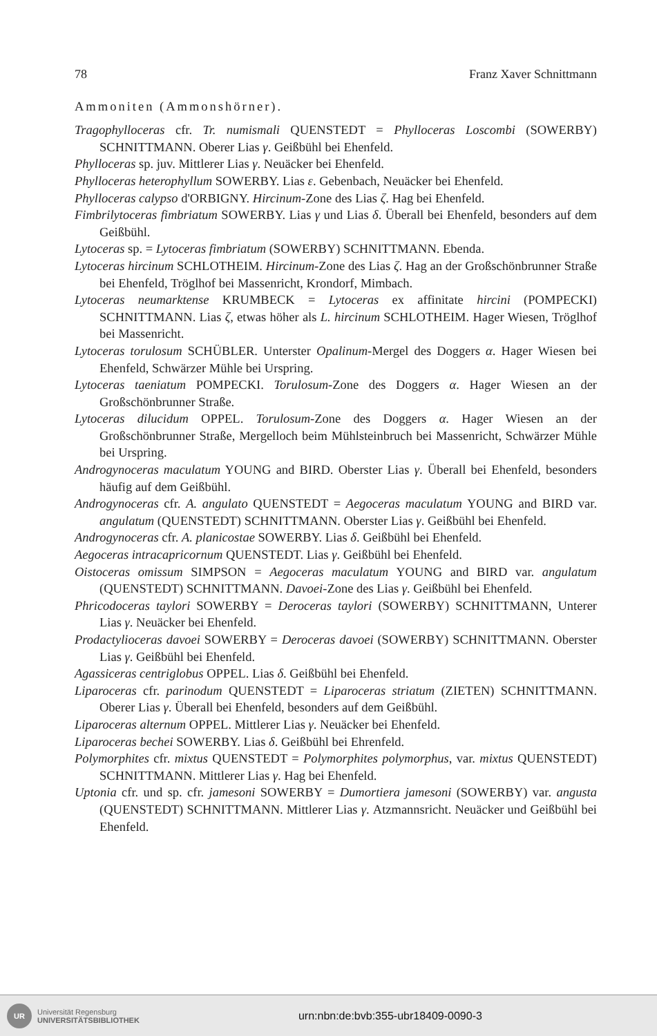78 Franz Xaver Schnittmann
Ammoniten (Ammonshörner).
Tragophylloceras cfr. Tr. numismali QUENSTEDT = Phylloceras Loscombi (SOWERBY) SCHNITTMANN. Oberer Lias γ. Geißbühl bei Ehenfeld.
Phylloceras sp. juv. Mittlerer Lias γ. Neuäcker bei Ehenfeld.
Phylloceras heterophyllum SOWERBY. Lias ε. Gebenbach, Neuäcker bei Ehenfeld.
Phylloceras calypso d'ORBIGNY. Hircinum-Zone des Lias ζ. Hag bei Ehenfeld.
Fimbrilytoceras fimbriatum SOWERBY. Lias γ und Lias δ. Überall bei Ehenfeld, besonders auf dem Geißbühl.
Lytoceras sp. = Lytoceras fimbriatum (SOWERBY) SCHNITTMANN. Ebenda.
Lytoceras hircinum SCHLOTHEIM. Hircinum-Zone des Lias ζ. Hag an der Großschönbrunner Straße bei Ehenfeld, Tröglhof bei Massenricht, Krondorf, Mimbach.
Lytoceras neumarktense KRUMBECK = Lytoceras ex affinitate hircini (POMPECKI) SCHNITTMANN. Lias ζ, etwas höher als L. hircinum SCHLOTHEIM. Hager Wiesen, Tröglhof bei Massenricht.
Lytoceras torulosum SCHÜBLER. Unterster Opalinum-Mergel des Doggers α. Hager Wiesen bei Ehenfeld, Schwärzer Mühle bei Urspring.
Lytoceras taeniatum POMPECKI. Torulosum-Zone des Doggers α. Hager Wiesen an der Großschönbrunner Straße.
Lytoceras dilucidum OPPEL. Torulosum-Zone des Doggers α. Hager Wiesen an der Großschönbrunner Straße, Mergelloch beim Mühlsteinbruch bei Massenricht, Schwärzer Mühle bei Urspring.
Androgynoceras maculatum YOUNG and BIRD. Oberster Lias γ. Überall bei Ehenfeld, besonders häufig auf dem Geißbühl.
Androgynoceras cfr. A. angulato QUENSTEDT = Aegoceras maculatum YOUNG and BIRD var. angulatum (QUENSTEDT) SCHNITTMANN. Oberster Lias γ. Geißbühl bei Ehenfeld.
Androgynoceras cfr. A. planicostae SOWERBY. Lias δ. Geißbühl bei Ehenfeld.
Aegoceras intracapricornum QUENSTEDT. Lias γ. Geißbühl bei Ehenfeld.
Oistoceras omissum SIMPSON = Aegoceras maculatum YOUNG and BIRD var. angulatum (QUENSTEDT) SCHNITTMANN. Davoei-Zone des Lias γ. Geißbühl bei Ehenfeld.
Phricodoceras taylori SOWERBY = Deroceras taylori (SOWERBY) SCHNITTMANN, Unterer Lias γ. Neuäcker bei Ehenfeld.
Prodactylioceras davoei SOWERBY = Deroceras davoei (SOWERBY) SCHNITTMANN. Oberster Lias γ. Geißbühl bei Ehenfeld.
Agassiceras centriglobus OPPEL. Lias δ. Geißbühl bei Ehenfeld.
Liparoceras cfr. parinodum QUENSTEDT = Liparoceras striatum (ZIETEN) SCHNITTMANN. Oberer Lias γ. Überall bei Ehenfeld, besonders auf dem Geißbühl.
Liparoceras alternum OPPEL. Mittlerer Lias γ. Neuäcker bei Ehenfeld.
Liparoceras bechei SOWERBY. Lias δ. Geißbühl bei Ehrenfeld.
Polymorphites cfr. mixtus QUENSTEDT = Polymorphites polymorphus, var. mixtus QUENSTEDT) SCHNITTMANN. Mittlerer Lias γ. Hag bei Ehenfeld.
Uptonia cfr. und sp. cfr. jamesoni SOWERBY = Dumortiera jamesoni (SOWERBY) var. angusta (QUENSTEDT) SCHNITTMANN. Mittlerer Lias γ. Atzmannsricht. Neuäcker und Geißbühl bei Ehenfeld.
UR
Universität Regensburg
UNIVERSITÄTSBIBLIOTHEK
urn:nbn:de:bvb:355-ubr18409-0090-3